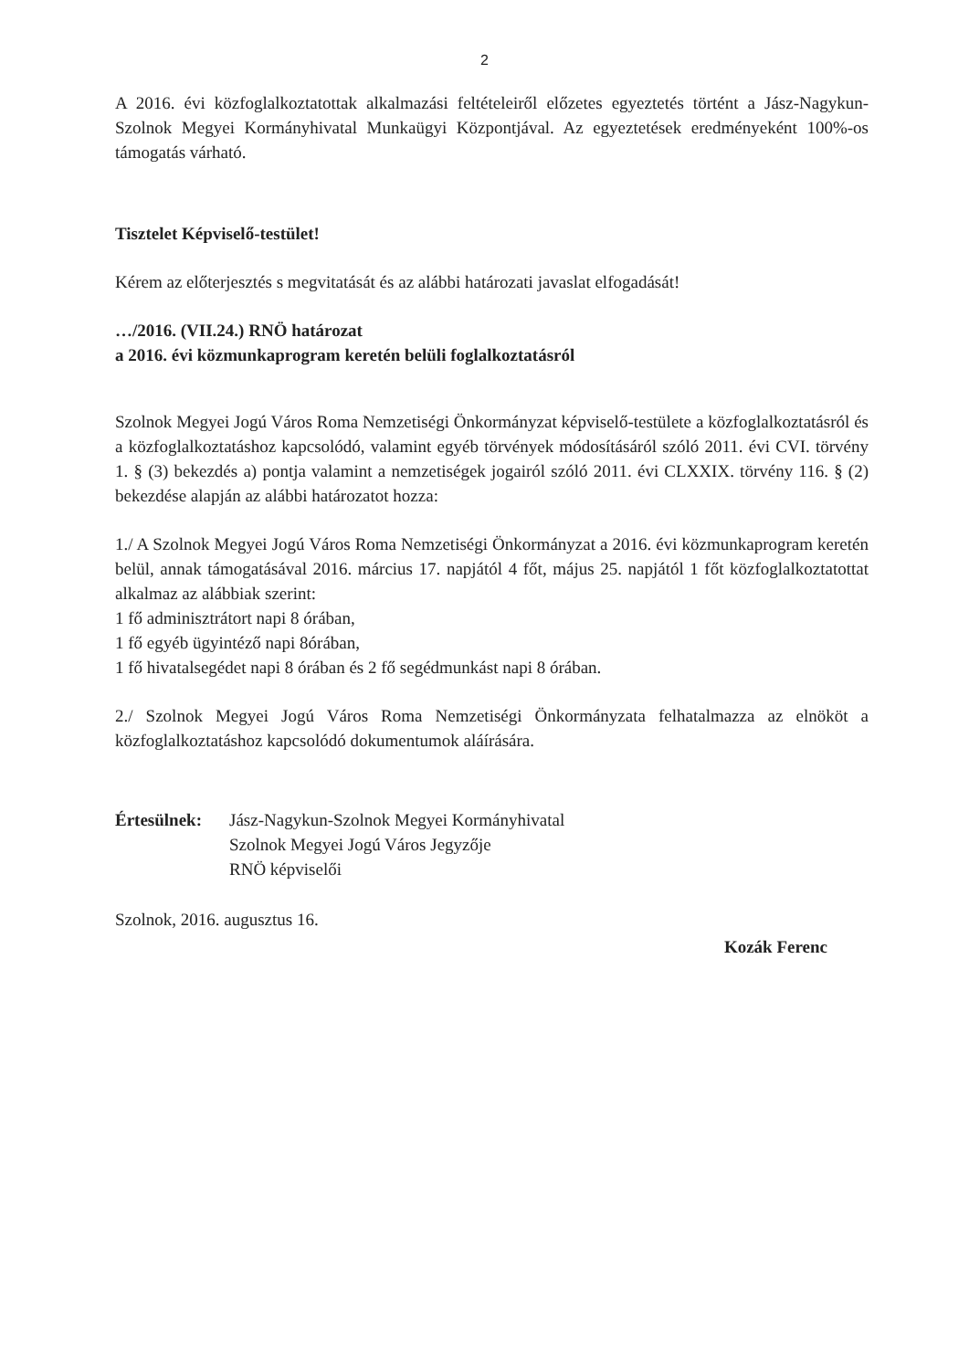2
A 2016. évi közfoglalkoztatottak alkalmazási feltételeiről előzetes egyeztetés történt a Jász-Nagykun-Szolnok Megyei Kormányhivatal Munkaügyi Központjával. Az egyeztetések eredményeként 100%-os támogatás várható.
Tisztelet Képviselő-testület!
Kérem az előterjesztés s megvitatását és az alábbi határozati javaslat elfogadását!
…/2016. (VII.24.) RNÖ határozat
a 2016. évi közmunkaprogram keretén belüli foglalkoztatásról
Szolnok Megyei Jogú Város Roma Nemzetiségi Önkormányzat képviselő-testülete a közfoglalkoztatásról és a közfoglalkoztatáshoz kapcsolódó, valamint egyéb törvények módosításáról szóló 2011. évi CVI. törvény 1. § (3) bekezdés a) pontja valamint a nemzetiségek jogairól szóló 2011. évi CLXXIX. törvény 116. § (2) bekezdése alapján az alábbi határozatot hozza:
1./ A Szolnok Megyei Jogú Város Roma Nemzetiségi Önkormányzat a 2016. évi közmunkaprogram keretén belül, annak támogatásával 2016. március 17. napjától 4 főt, május 25. napjától 1 főt közfoglalkoztatottat alkalmaz az alábbiak szerint:
1 fő adminisztrátort napi 8 órában,
1 fő egyéb ügyintéző napi 8órában,
1 fő hivatalsegédet napi 8 órában és 2 fő segédmunkást napi 8 órában.
2./ Szolnok Megyei Jogú Város Roma Nemzetiségi Önkormányzata felhatalmazza az elnököt a közfoglalkoztatáshoz kapcsolódó dokumentumok aláírására.
Értesülnek:
Jász-Nagykun-Szolnok Megyei Kormányhivatal
Szolnok Megyei Jogú Város Jegyzője
RNÖ képviselői
Szolnok, 2016. augusztus 16.
Kozák Ferenc